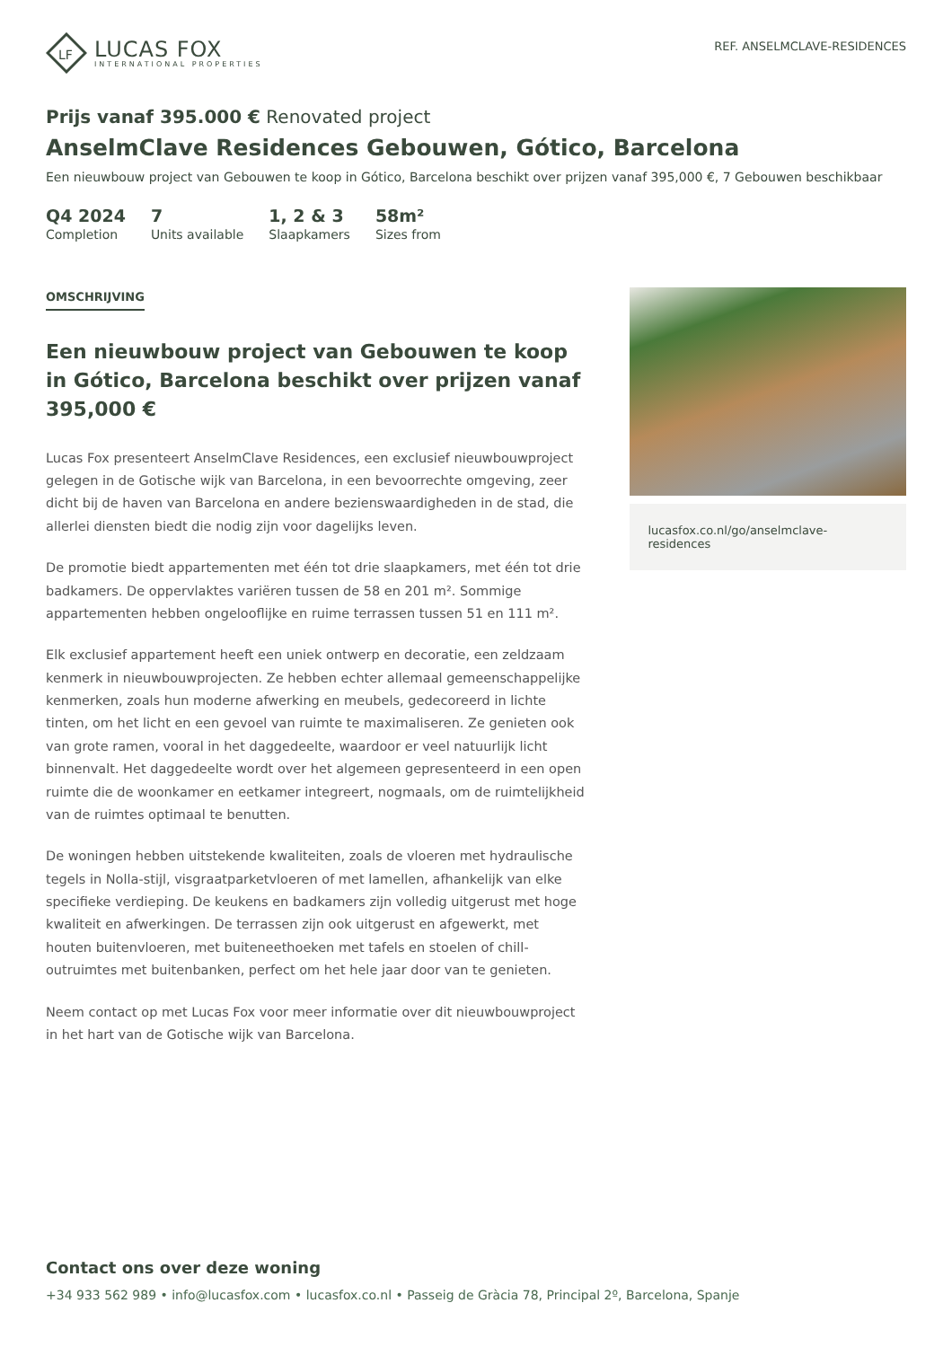LF
LUCAS FOX
INTERNATIONAL PROPERTIES
REF. ANSELMCLAVE-RESIDENCES
Prijs vanaf 395.000 € Renovated project
AnselmClave Residences Gebouwen, Gótico, Barcelona
Een nieuwbouw project van Gebouwen te koop in Gótico, Barcelona beschikt over prijzen vanaf 395,000 €, 7 Gebouwen beschikbaar
Q4 2024
Completion
7
Units available
1, 2 & 3
Slaapkamers
58m²
Sizes from
OMSCHRIJVING
Een nieuwbouw project van Gebouwen te koop in Gótico, Barcelona beschikt over prijzen vanaf 395,000 €
Lucas Fox presenteert AnselmClave Residences, een exclusief nieuwbouwproject gelegen in de Gotische wijk van Barcelona, in een bevoorrechte omgeving, zeer dicht bij de haven van Barcelona en andere bezienswaardigheden in de stad, die allerlei diensten biedt die nodig zijn voor dagelijks leven.
De promotie biedt appartementen met één tot drie slaapkamers, met één tot drie badkamers. De oppervlaktes variëren tussen de 58 en 201 m². Sommige appartementen hebben ongelooflijke en ruime terrassen tussen 51 en 111 m².
Elk exclusief appartement heeft een uniek ontwerp en decoratie, een zeldzaam kenmerk in nieuwbouwprojecten. Ze hebben echter allemaal gemeenschappelijke kenmerken, zoals hun moderne afwerking en meubels, gedecoreerd in lichte tinten, om het licht en een gevoel van ruimte te maximaliseren. Ze genieten ook van grote ramen, vooral in het daggedeelte, waardoor er veel natuurlijk licht binnenvalt. Het daggedeelte wordt over het algemeen gepresenteerd in een open ruimte die de woonkamer en eetkamer integreert, nogmaals, om de ruimtelijkheid van de ruimtes optimaal te benutten.
De woningen hebben uitstekende kwaliteiten, zoals de vloeren met hydraulische tegels in Nolla-stijl, visgraatparketvloeren of met lamellen, afhankelijk van elke specifieke verdieping. De keukens en badkamers zijn volledig uitgerust met hoge kwaliteit en afwerkingen. De terrassen zijn ook uitgerust en afgewerkt, met houten buitenvloeren, met buiteneethoeken met tafels en stoelen of chill-outruimtes met buitenbanken, perfect om het hele jaar door van te genieten.
Neem contact op met Lucas Fox voor meer informatie over dit nieuwbouwproject in het hart van de Gotische wijk van Barcelona.
lucasfox.co.nl/go/anselmclave-residences
Contact ons over deze woning
+34 933 562 989 • info@lucasfox.com • lucasfox.co.nl • Passeig de Gràcia 78, Principal 2º, Barcelona, Spanje